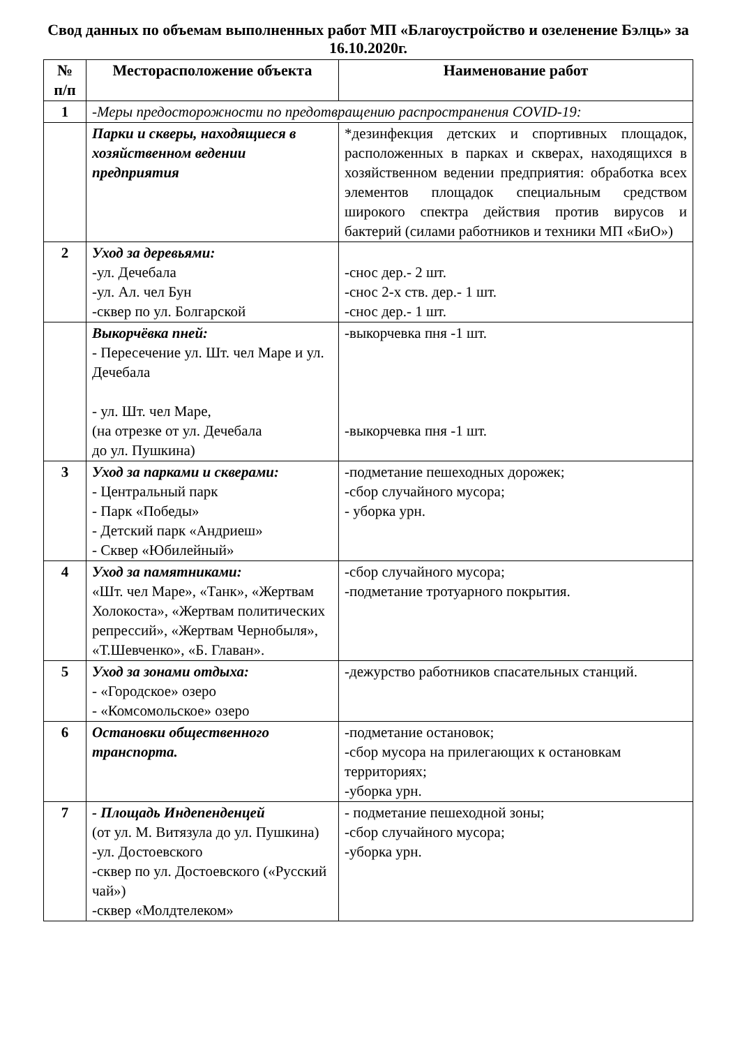Свод данных по объемам выполненных работ МП «Благоустройство и озеленение Бэлць» за 16.10.2020г.
| № п/п | Месторасположение объекта | Наименование работ |
| --- | --- | --- |
| 1 | -Меры предосторожности по предотвращению распространения COVID-19: | |
| | Парки и скверы, находящиеся в хозяйственном ведении предприятия | *дезинфекция детских и спортивных площадок, расположенных в парках и скверах, находящихся в хозяйственном ведении предприятия: обработка всех элементов площадок специальным средством широкого спектра действия против вирусов и бактерий (силами работников и техники МП «БиО») |
| 2 | Уход за деревьями: -ул. Дечебала -ул. Ал. чел Бун -сквер по ул. Болгарской | -снос дер.- 2 шт. -снос 2-х ств. дер.- 1 шт. -снос дер.- 1 шт. |
| | Выкорчёвка пней: - Пересечение ул. Шт. чел Маре и ул. Дечебала - ул. Шт. чел Маре, (на отрезке от ул. Дечебала до ул. Пушкина) | -выкорчевка пня -1 шт. -выкорчевка пня -1 шт. |
| 3 | Уход за парками и скверами: - Центральный парк - Парк «Победы» - Детский парк «Андриеш» - Сквер «Юбилейный» | -подметание пешеходных дорожек; -сбор случайного мусора; - уборка урн. |
| 4 | Уход за памятниками: «Шт. чел Маре», «Танк», «Жертвам Холокоста», «Жертвам политических репрессий», «Жертвам Чернобыля», «Т.Шевченко», «Б. Главан». | -сбор случайного мусора; -подметание тротуарного покрытия. |
| 5 | Уход за зонами отдыха: - «Городское» озеро - «Комсомольское» озеро | -дежурство работников спасательных станций. |
| 6 | Остановки общественного транспорта. | -подметание остановок; -сбор мусора на прилегающих к остановкам территориях; -уборка урн. |
| 7 | - Площадь Индепенденцей (от ул. М. Витязула до ул. Пушкина) -ул. Достоевского -сквер по ул. Достоевского («Русский чай») -сквер «Молдтелеком» | - подметание пешеходной зоны; -сбор случайного мусора; -уборка урн. |